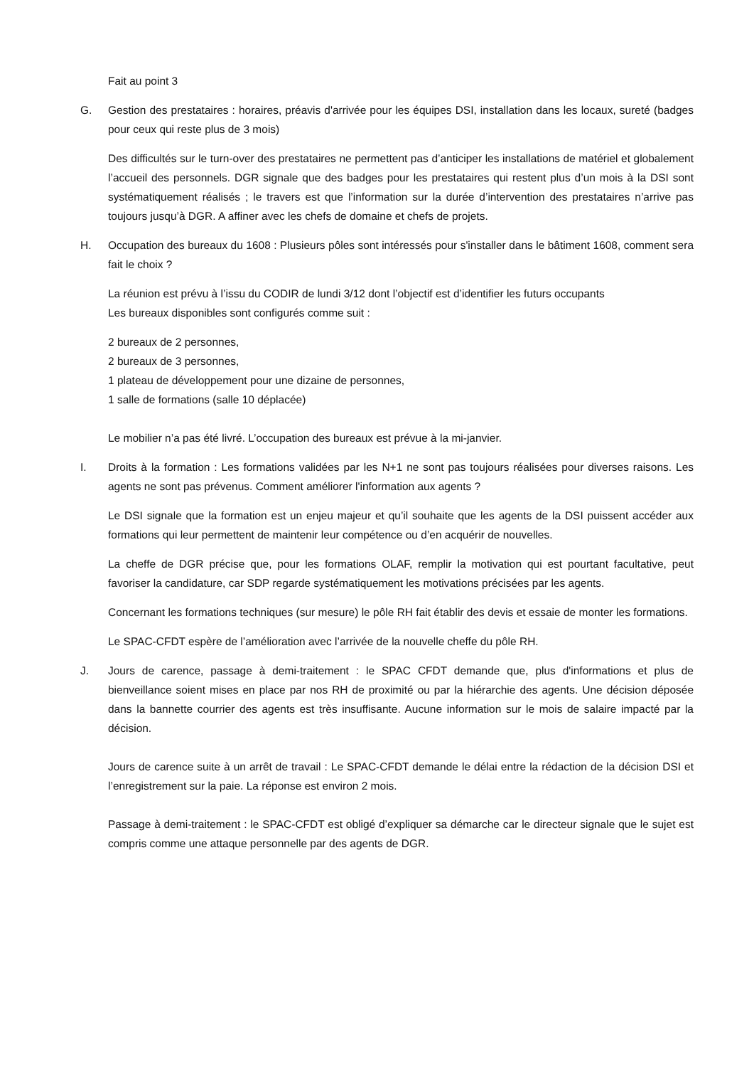Fait au point 3
G. Gestion des prestataires : horaires, préavis d'arrivée pour les équipes DSI, installation dans les locaux, sureté (badges pour ceux qui reste plus de 3 mois)
Des difficultés sur le turn-over des prestataires ne permettent pas d’anticiper les installations de matériel et globalement l’accueil des personnels. DGR signale que des badges pour les prestataires qui restent plus d’un mois à la DSI sont systématiquement réalisés ; le travers est que l’information sur la durée d’intervention des prestataires n’arrive pas toujours jusqu’à DGR. A affiner avec les chefs de domaine et chefs de projets.
H. Occupation des bureaux du 1608 : Plusieurs pôles sont intéressés pour s'installer dans le bâtiment 1608, comment sera fait le choix ?
La réunion est prévu à l’issu du CODIR de lundi 3/12 dont l’objectif est d’identifier les futurs occupants
Les bureaux disponibles sont configurés comme suit :
2 bureaux de 2 personnes,
2 bureaux de 3 personnes,
1 plateau de développement pour une dizaine de personnes,
1 salle de formations (salle 10 déplacée)
Le mobilier n’a pas été livré. L’occupation des bureaux est prévue à la mi-janvier.
I. Droits à la formation : Les formations validées par les N+1 ne sont pas toujours réalisées pour diverses raisons. Les agents ne sont pas prévenus. Comment améliorer l'information aux agents ?
Le DSI signale que la formation est un enjeu majeur et qu’il souhaite que les agents de la DSI puissent accéder aux formations qui leur permettent de maintenir leur compétence ou d’en acquérir de nouvelles.
La cheffe de DGR précise que, pour les formations OLAF, remplir la motivation qui est pourtant facultative, peut favoriser la candidature, car SDP regarde systématiquement les motivations précisées par les agents.
Concernant les formations techniques (sur mesure) le pôle RH fait établir des devis et essaie de monter les formations.
Le SPAC-CFDT espère de l’amélioration avec l’arrivée de la nouvelle cheffe du pôle RH.
J. Jours de carence, passage à demi-traitement : le SPAC CFDT demande que, plus d'informations et plus de bienveillance soient mises en place par nos RH de proximité ou par la hiérarchie des agents. Une décision déposée dans la bannette courrier des agents est très insuffisante. Aucune information sur le mois de salaire impacté par la décision.
Jours de carence suite à un arrêt de travail : Le SPAC-CFDT demande le délai entre la rédaction de la décision DSI et l’enregistrement sur la paie. La réponse est environ 2 mois.
Passage à demi-traitement : le SPAC-CFDT est obligé d’expliquer sa démarche car le directeur signale que le sujet est compris comme une attaque personnelle par des agents de DGR.